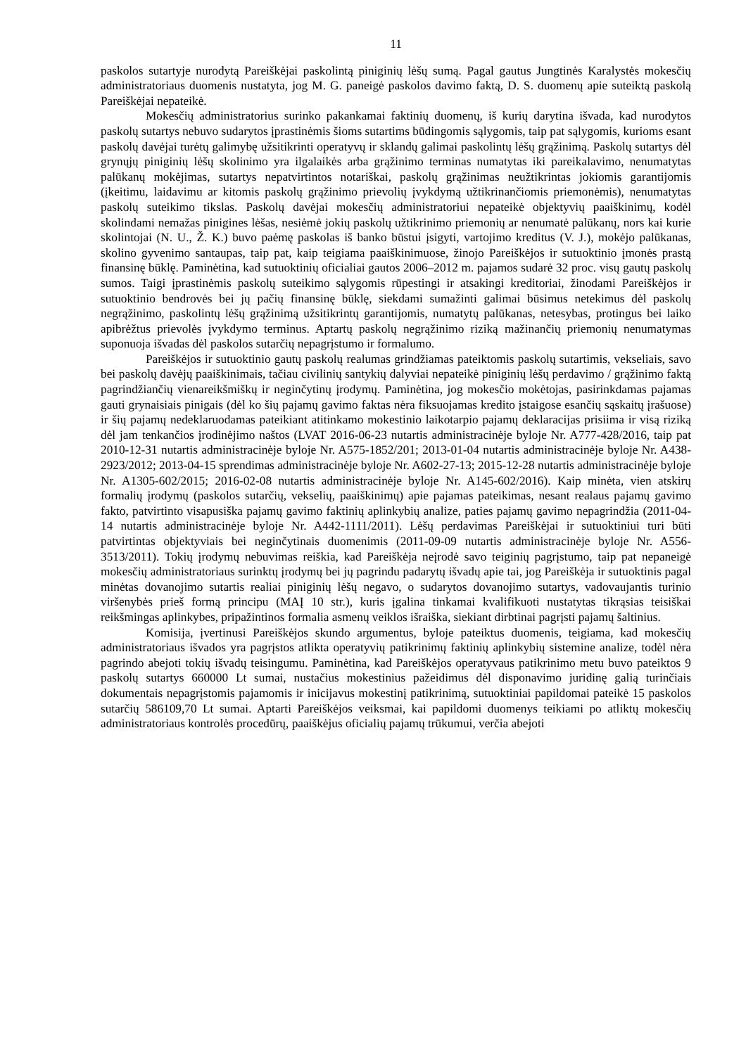11
paskolos sutartyje nurodytą Pareiškėjai paskolintą piniginių lėšų sumą. Pagal gautus Jungtinės Karalystės mokesčių administratoriaus duomenis nustatyta, jog M. G. paneigė paskolos davimo faktą, D. S. duomenų apie suteiktą paskolą Pareiškėjai nepateikė.
Mokesčių administratorius surinko pakankamai faktinių duomenų, iš kurių darytina išvada, kad nurodytos paskolų sutartys nebuvo sudarytos įprastinėmis šioms sutartims būdingomis sąlygomis, taip pat sąlygomis, kurioms esant paskolų davėjai turėtų galimybę užsitikrinti operatyvų ir sklandų galimai paskolintų lėšų grąžinimą. Paskolų sutartys dėl grynųjų piniginių lėšų skolinimo yra ilgalaikės arba grąžinimo terminas numatytas iki pareikalavimo, nenumatytas palūkanų mokėjimas, sutartys nepatvirtintos notariškai, paskolų grąžinimas neužtikrintas jokiomis garantijomis (įkeitimu, laidavimu ar kitomis paskolų grąžinimo prievolių įvykdymą užtikrinančiomis priemonėmis), nenumatytas paskolų suteikimo tikslas. Paskolų davėjai mokesčių administratoriui nepateikė objektyvių paaiškinimų, kodėl skolindami nemažas pinigines lėšas, nesiėmė jokių paskolų užtikrinimo priemonių ar nenumatė palūkanų, nors kai kurie skolintojai (N. U., Ž. K.) buvo paėmę paskolas iš banko būstui įsigyti, vartojimo kreditus (V. J.), mokėjo palūkanas, skolino gyvenimo santaupas, taip pat, kaip teigiama paaiškinimuose, žinojo Pareiškėjos ir sutuoktinio įmonės prastą finansinę būklę. Paminėtina, kad sutuoktinių oficialiai gautos 2006–2012 m. pajamos sudarė 32 proc. visų gautų paskolų sumos. Taigi įprastinėmis paskolų suteikimo sąlygomis rūpestingi ir atsakingi kreditoriai, žinodami Pareiškėjos ir sutuoktinio bendrovės bei jų pačių finansinę būklę, siekdami sumažinti galimai būsimus netekimus dėl paskolų negrąžinimo, paskolintų lėšų grąžinimą užsitikrintų garantijomis, numatytų palūkanas, netesybas, protingus bei laiko apibrėžtus prievolės įvykdymo terminus. Aptartų paskolų negrąžinimo riziką mažinančių priemonių nenumatymas suponuoja išvadas dėl paskolos sutarčių nepagrįstumo ir formalumo.
Pareiškėjos ir sutuoktinio gautų paskolų realumas grindžiamas pateiktomis paskolų sutartimis, vekseliais, savo bei paskolų davėjų paaiškinimais, tačiau civilinių santykių dalyviai nepateikė piniginių lėšų perdavimo / grąžinimo faktą pagrindžiančių vienareikšmiškų ir neginčytinų įrodymų. Paminėtina, jog mokesčio mokėtojas, pasirinkdamas pajamas gauti grynaisiais pinigais (dėl ko šių pajamų gavimo faktas nėra fiksuojamas kredito įstaigose esančių sąskaitų įrašuose) ir šių pajamų nedeklaruodamas pateikiant atitinkamo mokestinio laikotarpio pajamų deklaracijas prisiima ir visą riziką dėl jam tenkančios įrodinėjimo naštos (LVAT 2016-06-23 nutartis administracinėje byloje Nr. A777-428/2016, taip pat 2010-12-31 nutartis administracinėje byloje Nr. A575-1852/201; 2013-01-04 nutartis administracinėje byloje Nr. A438-2923/2012; 2013-04-15 sprendimas administracinėje byloje Nr. A602-27-13; 2015-12-28 nutartis administracinėje byloje Nr. A1305-602/2015; 2016-02-08 nutartis administracinėje byloje Nr. A145-602/2016). Kaip minėta, vien atskirų formalių įrodymų (paskolos sutarčių, vekselių, paaiškinimų) apie pajamas pateikimas, nesant realaus pajamų gavimo fakto, patvirtinto visapusiška pajamų gavimo faktinių aplinkybių analize, paties pajamų gavimo nepagrindžia (2011-04-14 nutartis administracinėje byloje Nr. A442-1111/2011). Lėšų perdavimas Pareiškėjai ir sutuoktiniui turi būti patvirtintas objektyviais bei neginčytinais duomenimis (2011-09-09 nutartis administracinėje byloje Nr. A556-3513/2011). Tokių įrodymų nebuvimas reiškia, kad Pareiškėja neįrodė savo teiginių pagrįstumo, taip pat nepaneigė mokesčių administratoriaus surinktų įrodymų bei jų pagrindu padarytų išvadų apie tai, jog Pareiškėja ir sutuoktinis pagal minėtas dovanojimo sutartis realiai piniginių lėšų negavo, o sudarytos dovanojimo sutartys, vadovaujantis turinio viršenybės prieš formą principu (MAĮ 10 str.), kuris įgalina tinkamai kvalifikuoti nustatytas tikrąsias teisiškai reikšmingas aplinkybes, pripažintinos formalia asmenų veiklos išraiška, siekiant dirbtinai pagrįsti pajamų šaltinius.
Komisija, įvertinusi Pareiškėjos skundo argumentus, byloje pateiktus duomenis, teigiama, kad mokesčių administratoriaus išvados yra pagrįstos atlikta operatyvių patikrinimų faktinių aplinkybių sistemine analize, todėl nėra pagrindo abejoti tokių išvadų teisingumu. Paminėtina, kad Pareiškėjos operatyvaus patikrinimo metu buvo pateiktos 9 paskolų sutartys 660000 Lt sumai, nustačius mokestinius pažeidimus dėl disponavimo juridinę galią turinčiais dokumentais nepagrįstomis pajamomis ir inicijavus mokestinį patikrinimą, sutuoktiniai papildomai pateikė 15 paskolos sutarčių 586109,70 Lt sumai. Aptarti Pareiškėjos veiksmai, kai papildomi duomenys teikiami po atliktų mokesčių administratoriaus kontrolės procedūrų, paaiškėjus oficialių pajamų trūkumui, verčia abejoti